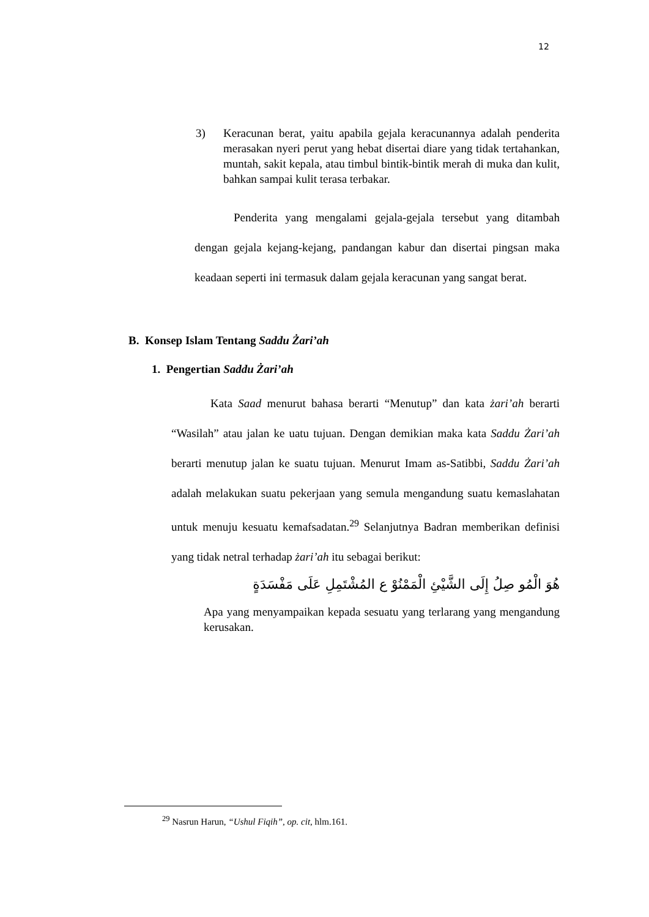12
3) Keracunan berat, yaitu apabila gejala keracunannya adalah penderita merasakan nyeri perut yang hebat disertai diare yang tidak tertahankan, muntah, sakit kepala, atau timbul bintik-bintik merah di muka dan kulit, bahkan sampai kulit terasa terbakar.
Penderita yang mengalami gejala-gejala tersebut yang ditambah dengan gejala kejang-kejang, pandangan kabur dan disertai pingsan maka keadaan seperti ini termasuk dalam gejala keracunan yang sangat berat.
B. Konsep Islam Tentang Saddu Żari’ah
1. Pengertian Saddu Żari’ah
Kata Saad menurut bahasa berarti “Menutup” dan kata żari’ah berarti “Wasilah” atau jalan ke uatu tujuan. Dengan demikian maka kata Saddu Żari’ah berarti menutup jalan ke suatu tujuan. Menurut Imam as-Satibbi, Saddu Żari’ah adalah melakukan suatu pekerjaan yang semula mengandung suatu kemaslahatan untuk menuju kesuatu kemafsadatan.<sup>29</sup> Selanjutnya Badran memberikan definisi yang tidak netral terhadap żari’ah itu sebagai berikut:
هُوَ الْمُو صِلُ إِلَى الشَّيْئِ الْمَمْنُوْ ع المُشْتَمِلِ عَلَى مَفْسَدَةٍ
Apa yang menyampaikan kepada sesuatu yang terlarang yang mengandung kerusakan.
<sup>29</sup> Nasrun Harun, “Ushul Fiqih”, op. cit, hlm.161.